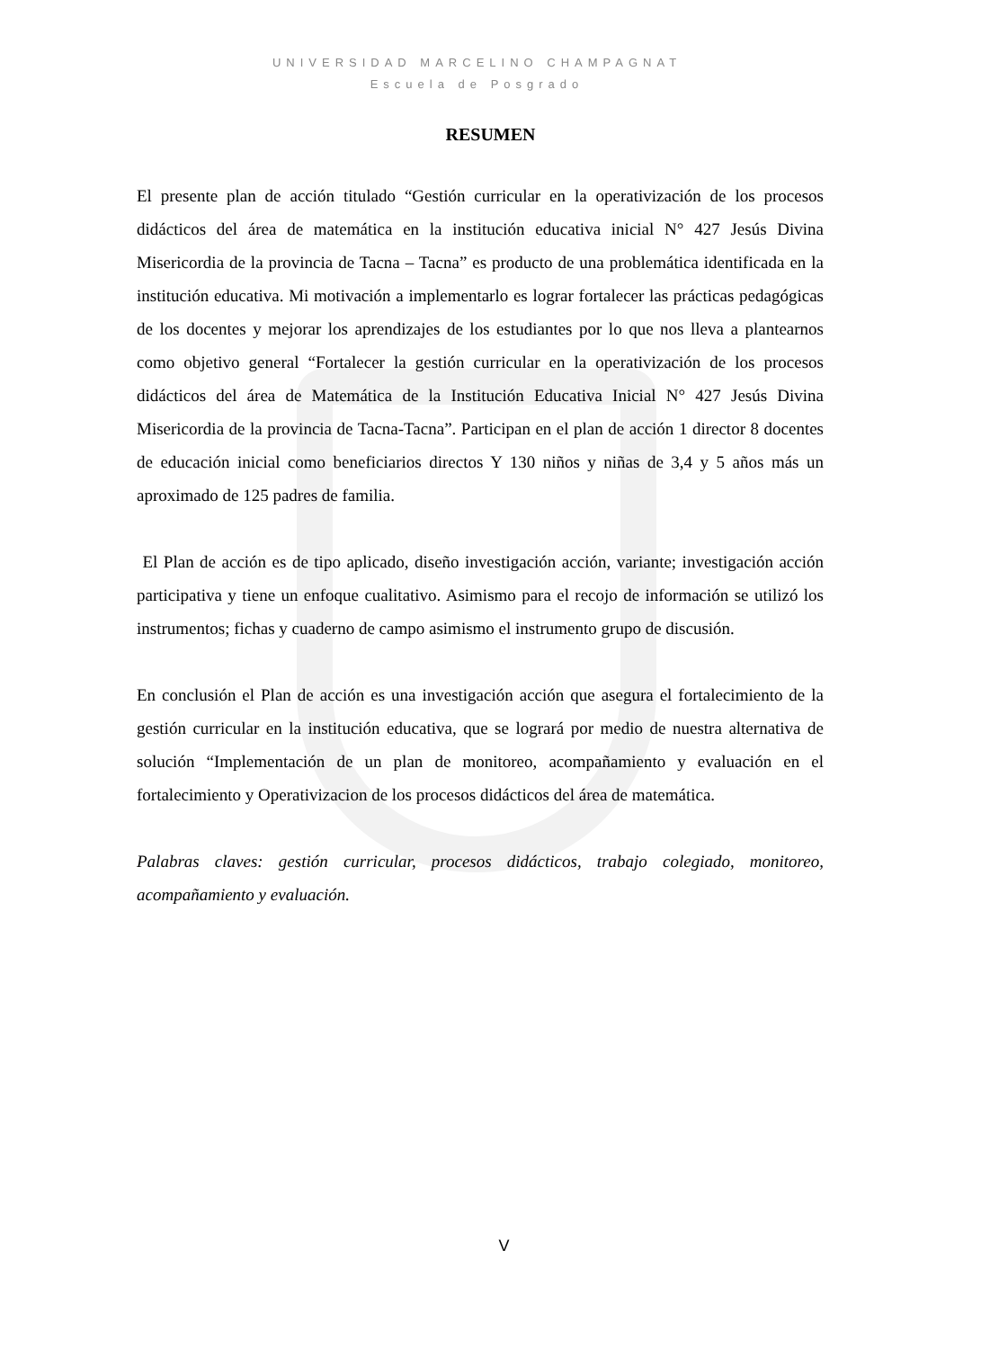UNIVERSIDAD MARCELINO CHAMPAGNAT
Escuela de Posgrado
RESUMEN
El presente plan de acción titulado “Gestión curricular en la operativización de los procesos didácticos del área de matemática en la institución educativa inicial N° 427 Jesús Divina Misericordia de la provincia de Tacna – Tacna” es producto de una problemática identificada en la institución educativa. Mi motivación a implementarlo es lograr fortalecer las prácticas pedagógicas de los docentes y mejorar los aprendizajes de los estudiantes por lo que nos lleva a plantearnos como objetivo general “Fortalecer la gestión curricular en la operativización de los procesos didácticos del área de Matemática de la Institución Educativa Inicial N° 427 Jesús Divina Misericordia de la provincia de Tacna-Tacna”. Participan en el plan de acción 1 director 8 docentes de educación inicial como beneficiarios directos Y 130 niños y niñas de 3,4 y 5 años más un aproximado de 125 padres de familia.
El Plan de acción es de tipo aplicado, diseño investigación acción, variante; investigación acción participativa y tiene un enfoque cualitativo. Asimismo para el recojo de información se utilizó los instrumentos; fichas y cuaderno de campo asimismo el instrumento grupo de discusión.
En conclusión el Plan de acción es una investigación acción que asegura el fortalecimiento de la gestión curricular en la institución educativa, que se logrará por medio de nuestra alternativa de solución “Implementación de un plan de monitoreo, acompañamiento y evaluación en el fortalecimiento y Operativizacion de los procesos didácticos del área de matemática.
Palabras claves: gestión curricular, procesos didácticos, trabajo colegiado, monitoreo, acompañamiento y evaluación.
V